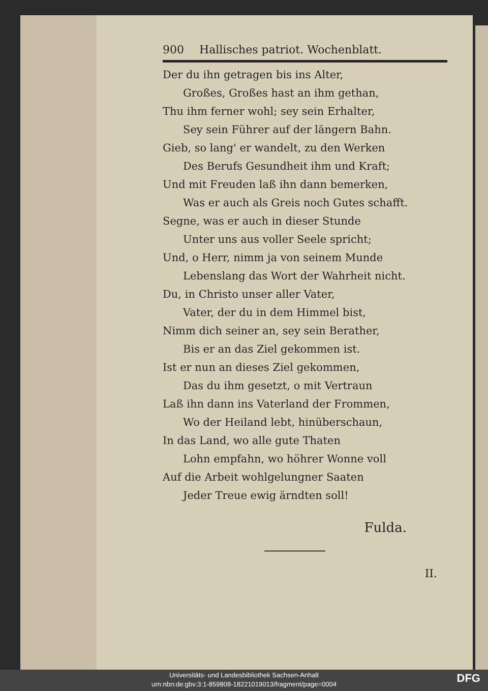900 Hallisches patriot. Wochenblatt.
Der du ihn getragen bis ins Alter,
Großes, Großes hast an ihm gethan,
Thu ihm ferner wohl; sey sein Erhalter,
Sey sein Führer auf der längern Bahn.
Gieb, so lang' er wandelt, zu den Werken
Des Berufs Gesundheit ihm und Kraft;
Und mit Freuden laß ihn dann bemerken,
Was er auch als Greis noch Gutes schafft.
Segne, was er auch in dieser Stunde
Unter uns aus voller Seele spricht;
Und, o Herr, nimm ja von seinem Munde
Lebenslang das Wort der Wahrheit nicht.
Du, in Christo unser aller Vater,
Vater, der du in dem Himmel bist,
Nimm dich seiner an, sey sein Berather,
Bis er an das Ziel gekommen ist.
Ist er nun an dieses Ziel gekommen,
Das du ihm gesetzt, o mit Vertraun
Laß ihn dann ins Vaterland der Frommen,
Wo der Heiland lebt, hinüberschaun,
In das Land, wo alle gute Thaten
Lohn empfahn, wo höhrer Wonne voll
Auf die Arbeit wohlgelungner Saaten
Jeder Treue ewig ärndten soll!
Fulda.
II.
Universitäts- und Landesbibliothek Sachsen-Anhalt
urn:nbn:de:gbv:3:1-859808-18221019013/fragment/page=0004
DFG